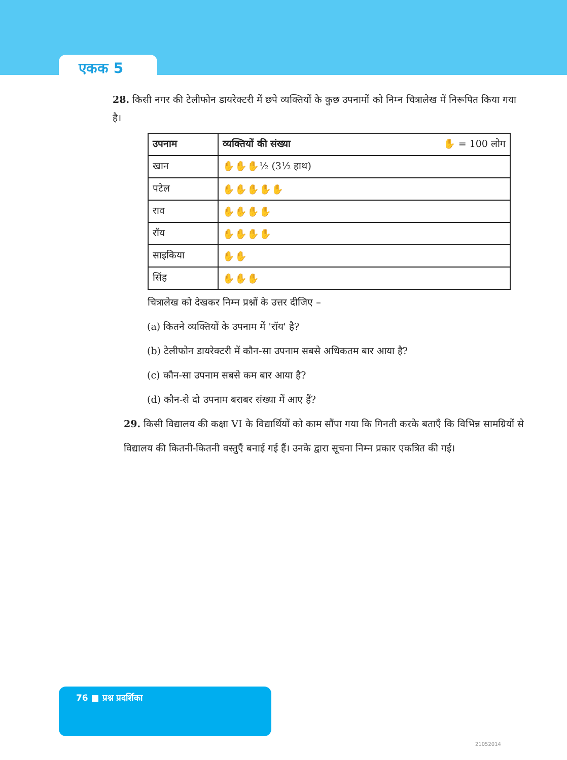एकक 5
28. किसी नगर की टेलीफोन डायरेक्टरी में छपे व्यक्तियों के कुछ उपनामों को निम्न चित्रालेख में निरूपित किया गया है।
| उपनाम | व्यक्तियों की संख्या ✋ = 100 लोग |
| --- | --- |
| खान | ✋✋✋½ (3½ हाथ) |
| पटेल | ✋✋✋✋✋ |
| राव | ✋✋✋✋ |
| रॉय | ✋✋✋✋ |
| साइकिया | ✋✋ |
| सिंह | ✋✋✋ |
चित्रालेख को देखकर निम्न प्रश्नों के उत्तर दीजिए –
(a) कितने व्यक्तियों के उपनाम में 'रॉय' है?
(b) टेलीफोन डायरेक्टरी में कौन-सा उपनाम सबसे अधिकतम बार आया है?
(c) कौन-सा उपनाम सबसे कम बार आया है?
(d) कौन-से दो उपनाम बराबर संख्या में आए हैं?
29. किसी विद्यालय की कक्षा VI के विद्यार्थियों को काम सौंपा गया कि गिनती करके बताएँ कि विभिन्न सामग्रियों से विद्यालय की कितनी-कितनी वस्तुएँ बनाई गई हैं। उनके द्वारा सूचना निम्न प्रकार एकत्रित की गई।
76 ■ प्रश्न प्रदर्शिका
21052014